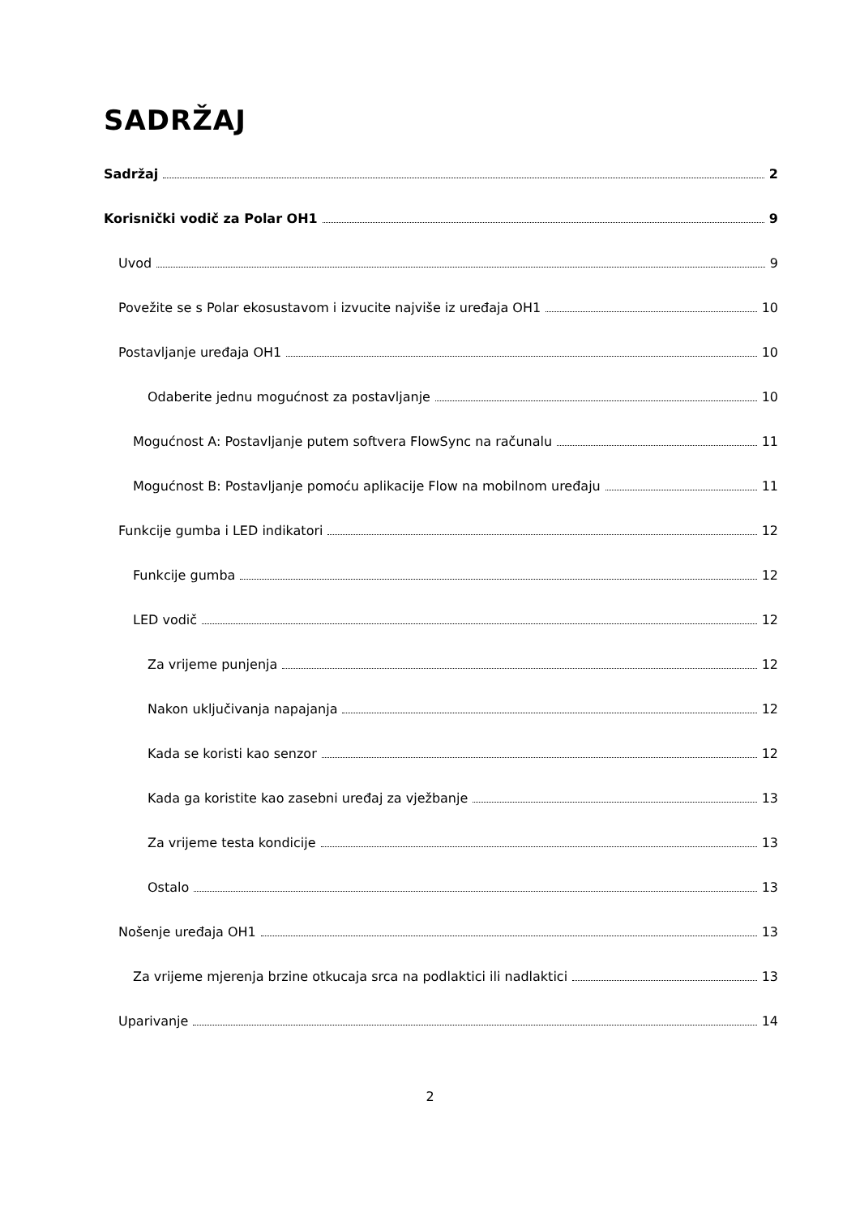SADRŽAJ
Sadržaj 2
Korisnički vodič za Polar OH1 9
Uvod 9
Povežite se s Polar ekosustavom i izvucite najviše iz uređaja OH1 10
Postavljanje uređaja OH1 10
Odaberite jednu mogućnost za postavljanje 10
Mogućnost A: Postavljanje putem softvera FlowSync na računalu 11
Mogućnost B: Postavljanje pomoću aplikacije Flow na mobilnom uređaju 11
Funkcije gumba i LED indikatori 12
Funkcije gumba 12
LED vodič 12
Za vrijeme punjenja 12
Nakon uključivanja napajanja 12
Kada se koristi kao senzor 12
Kada ga koristite kao zasebni uređaj za vježbanje 13
Za vrijeme testa kondicije 13
Ostalo 13
Nošenje uređaja OH1 13
Za vrijeme mjerenja brzine otkucaja srca na podlaktici ili nadlaktici 13
Uparivanje 14
2